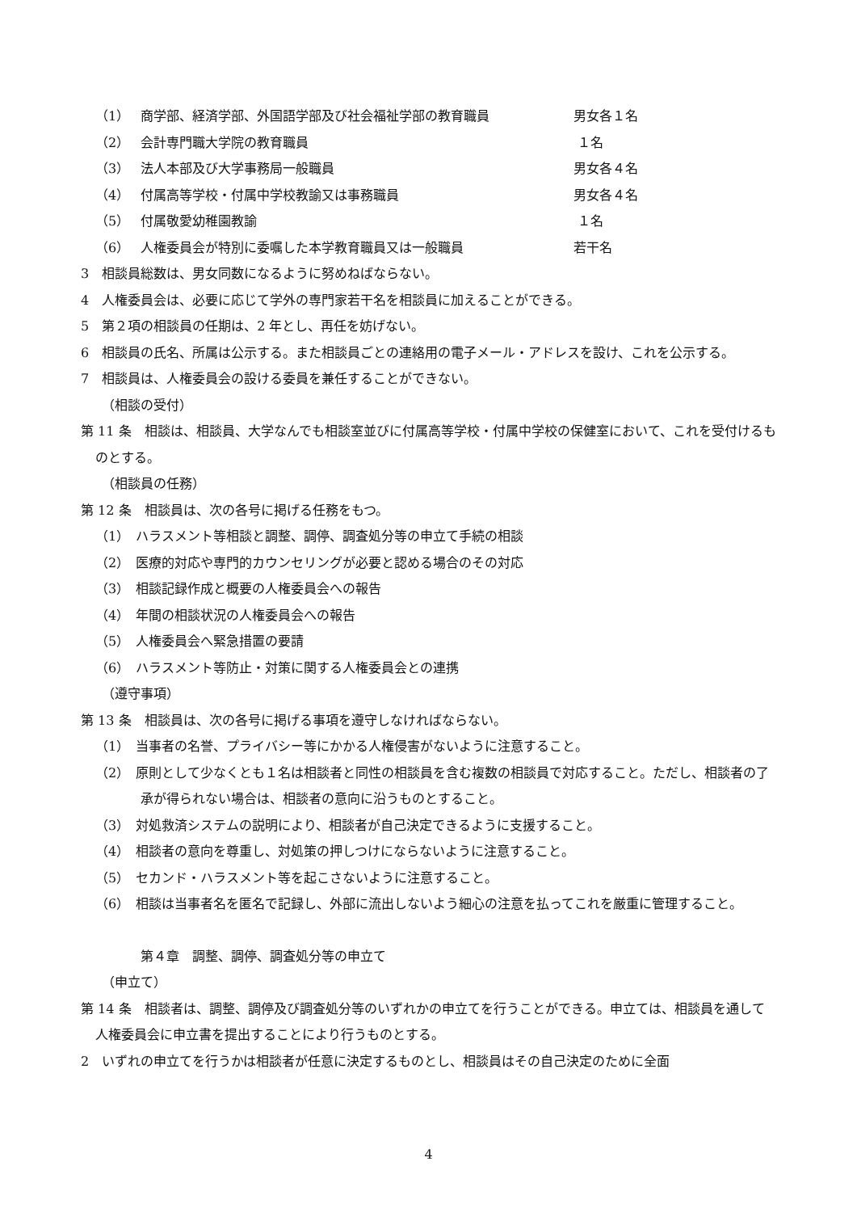（1） 商学部、経済学部、外国語学部及び社会福祉学部の教育職員 男女各１名
（2） 会計専門職大学院の教育職員 １名
（3） 法人本部及び大学事務局一般職員 男女各４名
（4） 付属高等学校・付属中学校教諭又は事務職員 男女各４名
（5） 付属敬愛幼稚園教諭 １名
（6） 人権委員会が特別に委嘱した本学教育職員又は一般職員 若干名
3　相談員総数は、男女同数になるように努めねばならない。
4　人権委員会は、必要に応じて学外の専門家若干名を相談員に加えることができる。
5　第２項の相談員の任期は、2 年とし、再任を妨げない。
6　相談員の氏名、所属は公示する。また相談員ごとの連絡用の電子メール・アドレスを設け、これを公示する。
7　相談員は、人権委員会の設ける委員を兼任することができない。
（相談の受付）
第 11 条　相談は、相談員、大学なんでも相談室並びに付属高等学校・付属中学校の保健室において、これを受付けるものとする。
（相談員の任務）
第 12 条　相談員は、次の各号に掲げる任務をもつ。
（1）　ハラスメント等相談と調整、調停、調査処分等の申立て手続の相談
（2）　医療的対応や専門的カウンセリングが必要と認める場合のその対応
（3）　相談記録作成と概要の人権委員会への報告
（4）　年間の相談状況の人権委員会への報告
（5）　人権委員会へ緊急措置の要請
（6）　ハラスメント等防止・対策に関する人権委員会との連携
（遵守事項）
第 13 条　相談員は、次の各号に掲げる事項を遵守しなければならない。
（1）　当事者の名誉、プライバシー等にかかる人権侵害がないように注意すること。
（2）　原則として少なくとも１名は相談者と同性の相談員を含む複数の相談員で対応すること。ただし、相談者の了承が得られない場合は、相談者の意向に沿うものとすること。
（3）　対処救済システムの説明により、相談者が自己決定できるように支援すること。
（4）　相談者の意向を尊重し、対処策の押しつけにならないように注意すること。
（5）　セカンド・ハラスメント等を起こさないように注意すること。
（6）　相談は当事者名を匿名で記録し、外部に流出しないよう細心の注意を払ってこれを厳重に管理すること。
第４章　調整、調停、調査処分等の申立て
（申立て）
第 14 条　相談者は、調整、調停及び調査処分等のいずれかの申立てを行うことができる。申立ては、相談員を通して人権委員会に申立書を提出することにより行うものとする。
2　いずれの申立てを行うかは相談者が任意に決定するものとし、相談員はその自己決定のために全面
4